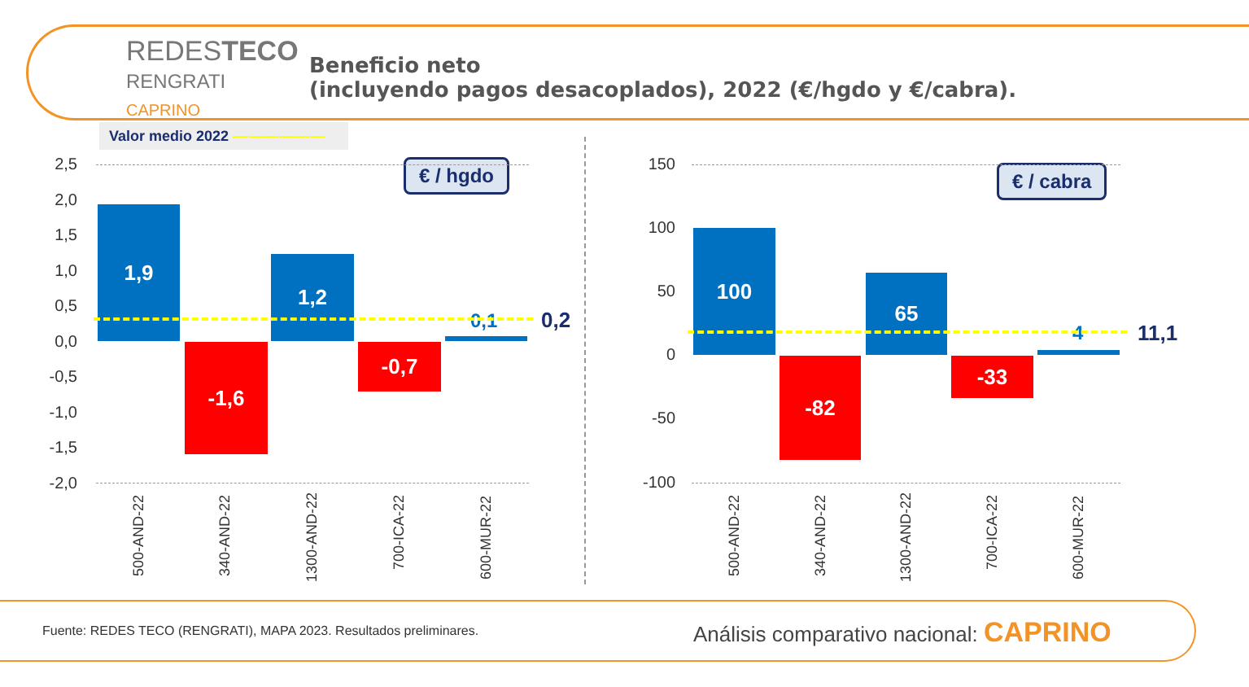REDESTECO
RENGRATI
CAPRINO
Beneficio neto
(incluyendo pagos desacoplados), 2022 (€/hgdo y €/cabra).
Valor medio 2022 — — — — — —
€ / hgdo
2,5
2,0
1,5
1,0
0,5
0,0
-0,5
-1,0
-1,5
-2,0
1,9
-1,6
1,2
-0,7
0,1 0,2
500-AND-22 340-AND-22 1300-AND-22
700-ICA-22
600-MUR-22
€ / cabra
150
100
50
0
-50
-100
100
-82
65
-33
4 11,1
500-AND-22 340-AND-22 1300-AND-22
700-ICA-22
600-MUR-22
Fuente: REDES TECO (RENGRATI), MAPA 2023. Resultados preliminares.
Análisis comparativo nacional: CAPRINO